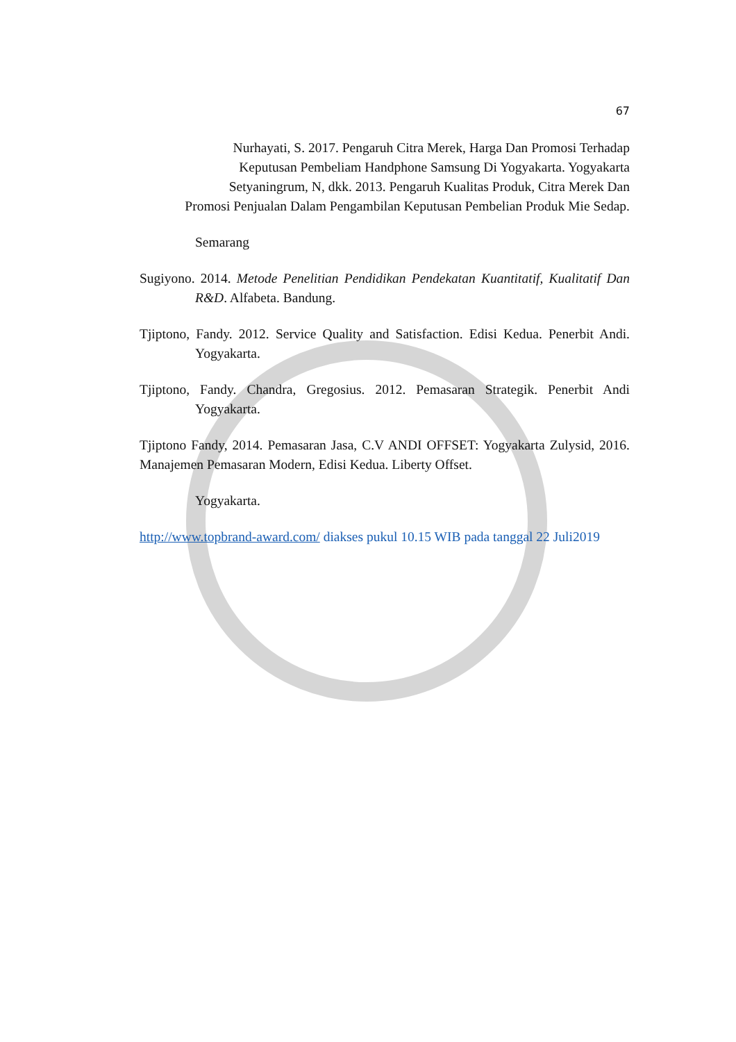67
Nurhayati, S. 2017. Pengaruh Citra Merek, Harga Dan Promosi Terhadap
Keputusan Pembeliam Handphone Samsung Di Yogyakarta. Yogyakarta
Setyaningrum, N, dkk. 2013. Pengaruh Kualitas Produk, Citra Merek Dan
Promosi Penjualan Dalam Pengambilan Keputusan Pembelian Produk Mie Sedap.
Semarang
Sugiyono. 2014. Metode Penelitian Pendidikan Pendekatan Kuantitatif, Kualitatif Dan R&D. Alfabeta. Bandung.
Tjiptono, Fandy. 2012. Service Quality and Satisfaction. Edisi Kedua. Penerbit Andi. Yogyakarta.
Tjiptono, Fandy. Chandra, Gregosius. 2012. Pemasaran Strategik. Penerbit Andi Yogyakarta.
Tjiptono Fandy, 2014. Pemasaran Jasa, C.V ANDI OFFSET: Yogyakarta Zulysid, 2016. Manajemen Pemasaran Modern, Edisi Kedua. Liberty Offset.
Yogyakarta.
http://www.topbrand-award.com/ diakses pukul 10.15 WIB pada tanggal 22 Juli2019